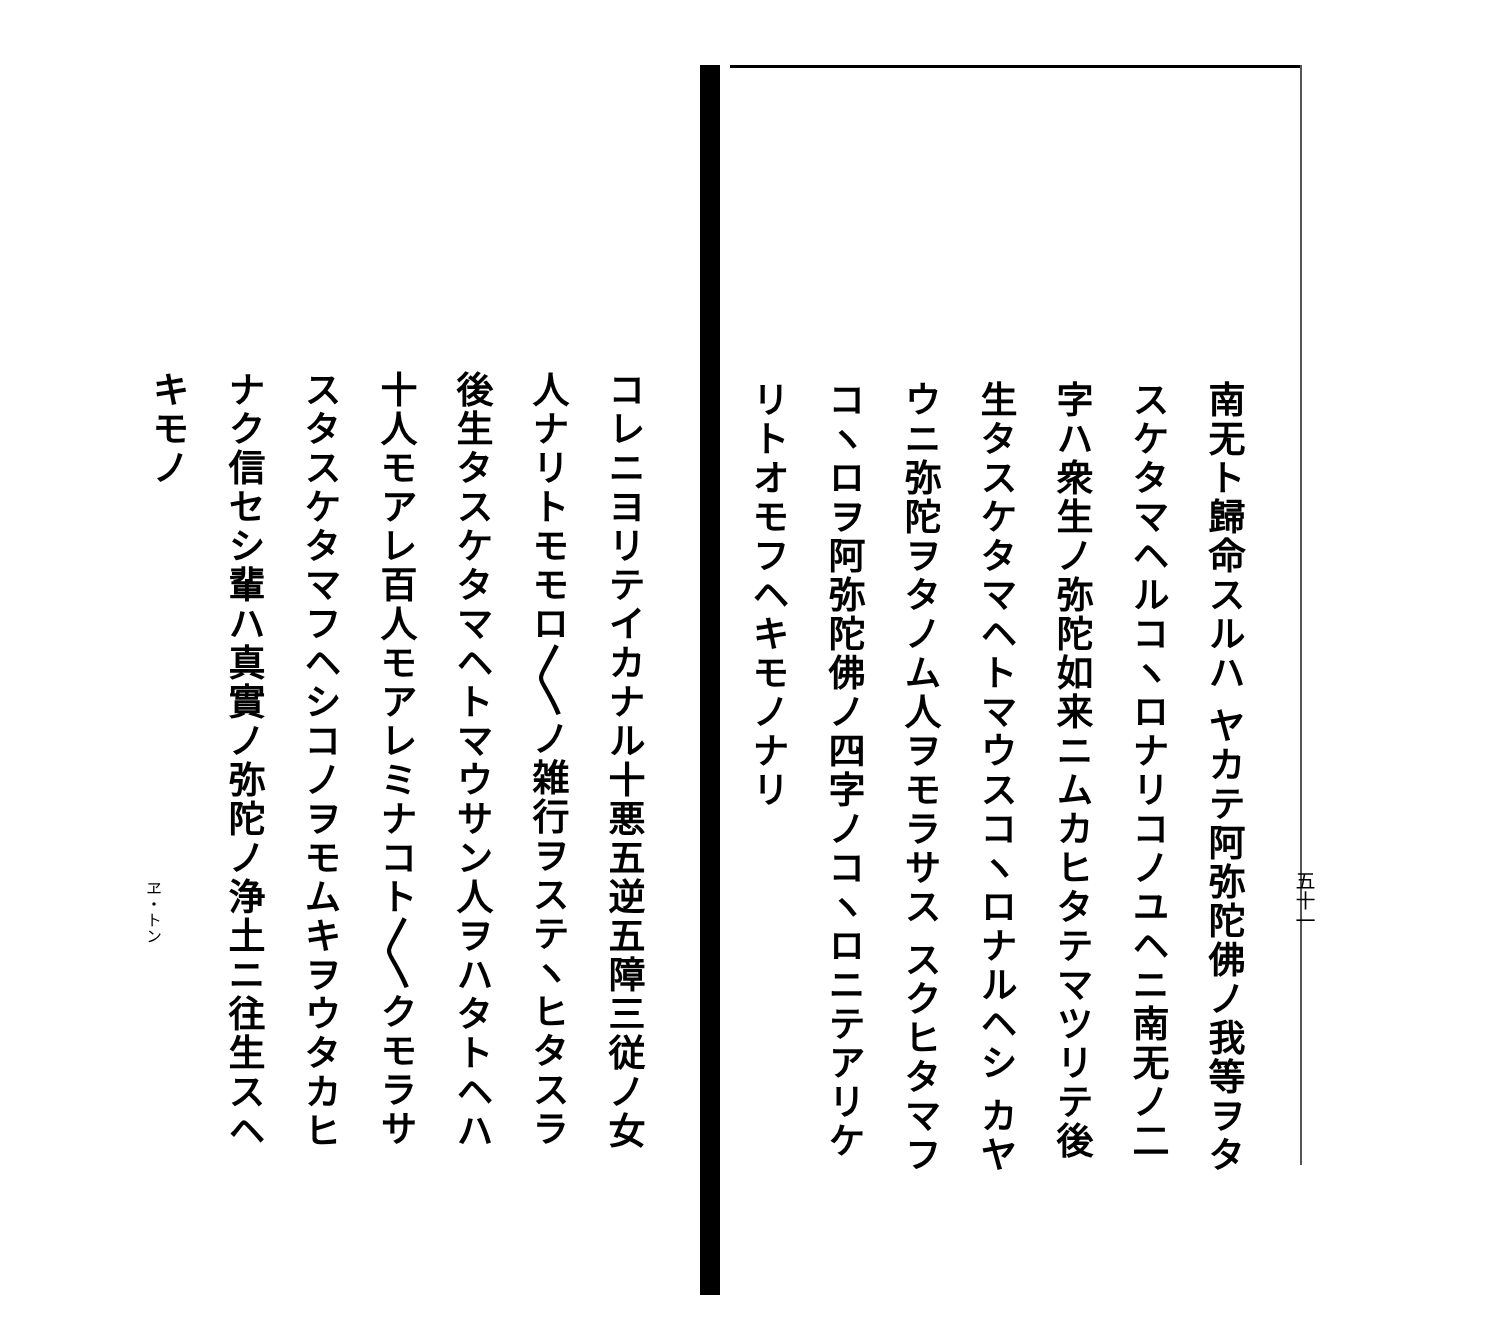五十一
南无ト歸命スルハ ヤカテ阿弥陀佛ノ我等ヲタスケタマヘルコヽロナリコノユヘニ南无ノ二字ハ衆生ノ弥陀如来ニムカヒタテマツリテ後生タスケタマヘトマウスコヽロナルヘシ カヤウニ弥陀ヲタノム人ヲモラサス スクヒタマフコヽロヲ阿弥陀佛ノ四字ノコヽロニテアリケリトオモフヘキモノナリ
コレニヨリテイカナル十悪五逆五障三従ノ女人ナリトモモロ〳〵ノ雑行ヲステヽヒタスラ後生タスケタマヘトマウサン人ヲハタトヘハ十人モアレ百人モアレミナコト〳〵クモラサスタスケタマフヘシコノヲモムキヲウタカヒナク信セシ輩ハ真實ノ弥陀ノ浄土ニ往生スヘキモノ
ヱ・トン